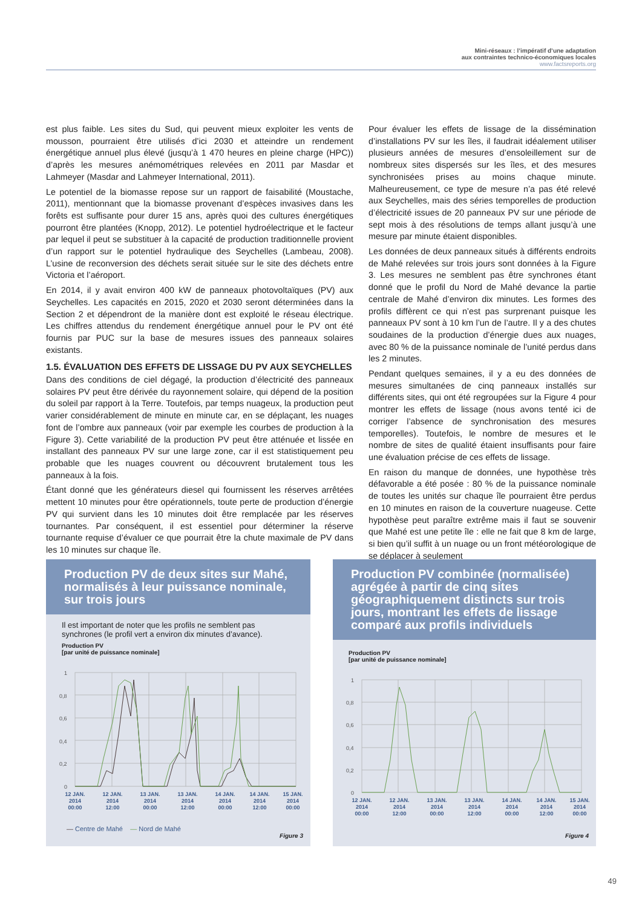Mini-réseaux : l’impératif d’une adaptation
aux contraintes technico-économiques locales
www.factsreports.org
est plus faible. Les sites du Sud, qui peuvent mieux exploiter les vents de mousson, pourraient être utilisés d’ici 2030 et atteindre un rendement énergétique annuel plus élevé (jusqu’à 1 470 heures en pleine charge (HPC)) d’après les mesures anémométriques relevées en 2011 par Masdar et Lahmeyer (Masdar and Lahmeyer International, 2011).
Le potentiel de la biomasse repose sur un rapport de faisabilité (Moustache, 2011), mentionnant que la biomasse provenant d’espèces invasives dans les forêts est suffisante pour durer 15 ans, après quoi des cultures énergétiques pourront être plantées (Knopp, 2012). Le potentiel hydroélectrique et le facteur par lequel il peut se substituer à la capacité de production traditionnelle provient d’un rapport sur le potentiel hydraulique des Seychelles (Lambeau, 2008). L’usine de reconversion des déchets serait située sur le site des déchets entre Victoria et l’aéroport.
En 2014, il y avait environ 400 kW de panneaux photovoltaïques (PV) aux Seychelles. Les capacités en 2015, 2020 et 2030 seront déterminées dans la Section 2 et dépendront de la manière dont est exploité le réseau électrique. Les chiffres attendus du rendement énergétique annuel pour le PV ont été fournis par PUC sur la base de mesures issues des panneaux solaires existants.
1.5. ÉVALUATION DES EFFETS DE LISSAGE DU PV AUX SEYCHELLES
Dans des conditions de ciel dégagé, la production d’électricité des panneaux solaires PV peut être dérivée du rayonnement solaire, qui dépend de la position du soleil par rapport à la Terre. Toutefois, par temps nuageux, la production peut varier considérablement de minute en minute car, en se déplaçant, les nuages font de l’ombre aux panneaux (voir par exemple les courbes de production à la Figure 3). Cette variabilité de la production PV peut être atténuée et lissée en installant des panneaux PV sur une large zone, car il est statistiquement peu probable que les nuages couvrent ou découvrent brutalement tous les panneaux à la fois.
Étant donné que les générateurs diesel qui fournissent les réserves arrêtées mettent 10 minutes pour être opérationnels, toute perte de production d’énergie PV qui survient dans les 10 minutes doit être remplacée par les réserves tournantes. Par conséquent, il est essentiel pour déterminer la réserve tournante requise d’évaluer ce que pourrait être la chute maximale de PV dans les 10 minutes sur chaque île.
Pour évaluer les effets de lissage de la dissémination d’installations PV sur les îles, il faudrait idéalement utiliser plusieurs années de mesures d’ensoleillement sur de nombreux sites dispersés sur les îles, et des mesures synchronisées prises au moins chaque minute. Malheureusement, ce type de mesure n’a pas été relevé aux Seychelles, mais des séries temporelles de production d’électricité issues de 20 panneaux PV sur une période de sept mois à des résolutions de temps allant jusqu’à une mesure par minute étaient disponibles.
Les données de deux panneaux situés à différents endroits de Mahé relevées sur trois jours sont données à la Figure 3. Les mesures ne semblent pas être synchrones étant donné que le profil du Nord de Mahé devance la partie centrale de Mahé d’environ dix minutes. Les formes des profils diffèrent ce qui n’est pas surprenant puisque les panneaux PV sont à 10 km l’un de l’autre. Il y a des chutes soudaines de la production d’énergie dues aux nuages, avec 80 % de la puissance nominale de l’unité perdus dans les 2 minutes.
Pendant quelques semaines, il y a eu des données de mesures simultanées de cinq panneaux installés sur différents sites, qui ont été regroupées sur la Figure 4 pour montrer les effets de lissage (nous avons tenté ici de corriger l’absence de synchronisation des mesures temporelles). Toutefois, le nombre de mesures et le nombre de sites de qualité étaient insuffisants pour faire une évaluation précise de ces effets de lissage.
En raison du manque de données, une hypothèse très défavorable a été posée : 80 % de la puissance nominale de toutes les unités sur chaque île pourraient être perdus en 10 minutes en raison de la couverture nuageuse. Cette hypothèse peut paraître extrême mais il faut se souvenir que Mahé est une petite île : elle ne fait que 8 km de large, si bien qu’il suffit à un nuage ou un front météorologique de se déplacer à seulement
Production PV de deux sites sur Mahé, normalisés à leur puissance nominale, sur trois jours
Il est important de noter que les profils ne semblent pas synchrones (le profil vert a environ dix minutes d’avance).
Production PV
[par unité de puissance nominale]
1
0,8
0,6
0,4
0,2
0
12 JAN.
2014
00:00
12 JAN.
2014
12:00
13 JAN.
2014
00:00
13 JAN.
2014
12:00
14 JAN.
2014
00:00
14 JAN.
2014
12:00
15 JAN.
2014
00:00
— Centre de Mahé — Nord de Mahé
Figure 3
Production PV combinée (normalisée) agrégée à partir de cinq sites géographiquement distincts sur trois jours, montrant les effets de lissage comparé aux profils individuels
Production PV
[par unité de puissance nominale]
1
0,8
0,6
0,4
0,2
0
12 JAN.
2014
00:00
12 JAN.
2014
12:00
13 JAN.
2014
00:00
13 JAN.
2014
12:00
14 JAN.
2014
00:00
14 JAN.
2014
12:00
15 JAN.
2014
00:00
Figure 4
49